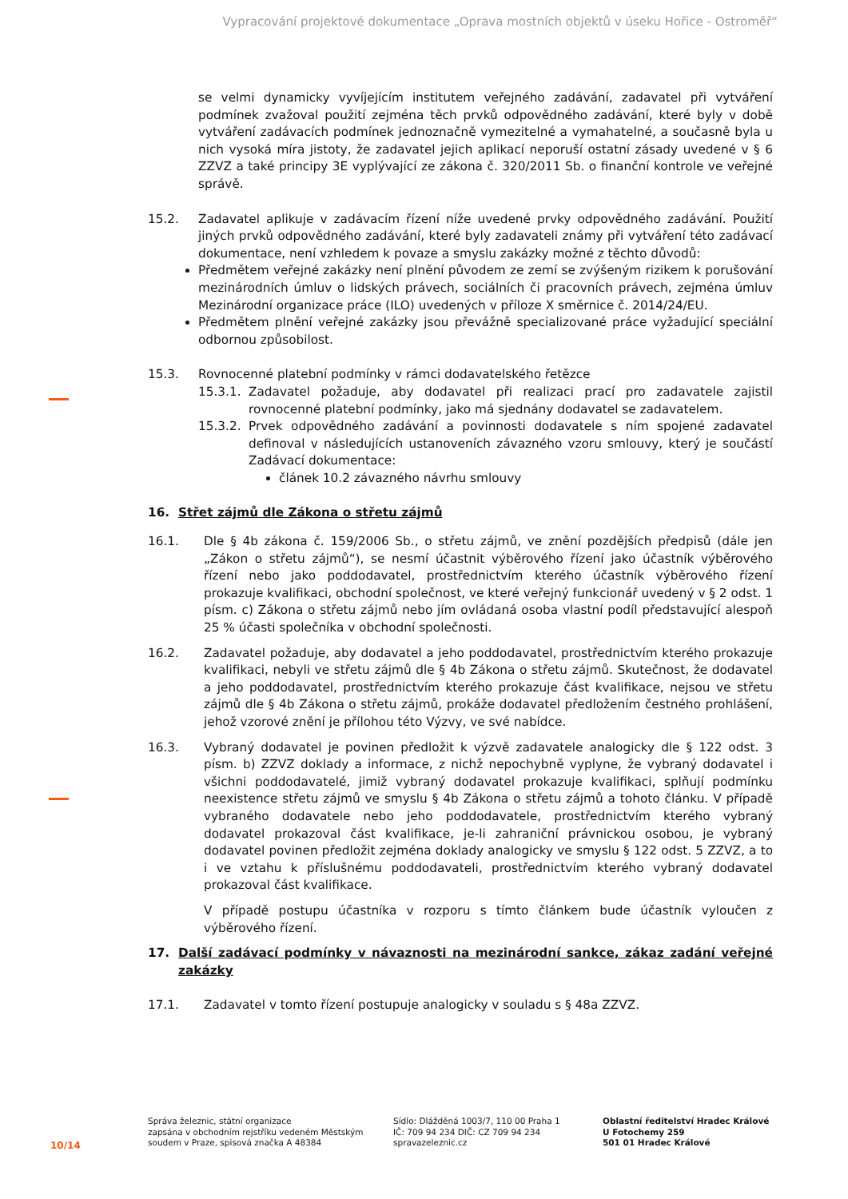Vypracování projektové dokumentace „Oprava mostních objektů v úseku Hořice - Ostroměř“
se velmi dynamicky vyvíjejícím institutem veřejného zadávání, zadavatel při vytváření podmínek zvažoval použití zejména těch prvků odpovědného zadávání, které byly v době vytváření zadávacích podmínek jednoznačně vymezitelné a vymahatelné, a současně byla u nich vysoká míra jistoty, že zadavatel jejich aplikací neporuší ostatní zásady uvedené v § 6 ZZVZ a také principy 3E vyplývající ze zákona č. 320/2011 Sb. o finanční kontrole ve veřejné správě.
15.2. Zadavatel aplikuje v zadávacím řízení níže uvedené prvky odpovědného zadávání. Použití jiných prvků odpovědného zadávání, které byly zadavateli známy při vytváření této zadávací dokumentace, není vzhledem k povaze a smyslu zakázky možné z těchto důvodů:
Předmětem veřejné zakázky není plnění původem ze zemí se zvýšeným rizikem k porušování mezinárodních úmluv o lidských právech, sociálních či pracovních právech, zejména úmluv Mezinárodní organizace práce (ILO) uvedených v příloze X směrnice č. 2014/24/EU.
Předmětem plnění veřejné zakázky jsou převážně specializované práce vyžadující speciální odbornou způsobilost.
15.3. Rovnocenné platební podmínky v rámci dodavatelského řetězce
15.3.1.
Zadavatel požaduje, aby dodavatel při realizaci prací pro zadavatele zajistil rovnocenné platební podmínky, jako má sjednány dodavatel se zadavatelem.
15.3.2.
Prvek odpovědného zadávání a povinnosti dodavatele s ním spojené zadavatel definoval v následujících ustanoveních závazného vzoru smlouvy, který je součástí Zadávací dokumentace:
článek 10.2 závazného návrhu smlouvy
16. Střet zájmů dle Zákona o střetu zájmů
16.1. Dle § 4b zákona č. 159/2006 Sb., o střetu zájmů, ve znění pozdějších předpisů (dále jen „Zákon o střetu zájmů“), se nesmí účastnit výběrového řízení jako účastník výběrového řízení nebo jako poddodavatel, prostřednictvím kterého účastník výběrového řízení prokazuje kvalifikaci, obchodní společnost, ve které veřejný funkcionář uvedený v § 2 odst. 1 písm. c) Zákona o střetu zájmů nebo jím ovládaná osoba vlastní podíl představující alespoň 25 % účasti společníka v obchodní společnosti.
16.2. Zadavatel požaduje, aby dodavatel a jeho poddodavatel, prostřednictvím kterého prokazuje kvalifikaci, nebyli ve střetu zájmů dle § 4b Zákona o střetu zájmů. Skutečnost, že dodavatel a jeho poddodavatel, prostřednictvím kterého prokazuje část kvalifikace, nejsou ve střetu zájmů dle § 4b Zákona o střetu zájmů, prokáže dodavatel předložením čestného prohlášení, jehož vzorové znění je přílohou této Výzvy, ve své nabídce.
16.3. Vybraný dodavatel je povinen předložit k výzvě zadavatele analogicky dle § 122 odst. 3 písm. b) ZZVZ doklady a informace, z nichž nepochybně vyplyne, že vybraný dodavatel i všichni poddodavatelé, jimiž vybraný dodavatel prokazuje kvalifikaci, splňují podmínku neexistence střetu zájmů ve smyslu § 4b Zákona o střetu zájmů a tohoto článku. V případě vybraného dodavatele nebo jeho poddodavatele, prostřednictvím kterého vybraný dodavatel prokazoval část kvalifikace, je-li zahraniční právnickou osobou, je vybraný dodavatel povinen předložit zejména doklady analogicky ve smyslu § 122 odst. 5 ZZVZ, a to i ve vztahu k příslušnému poddodavateli, prostřednictvím kterého vybraný dodavatel prokazoval část kvalifikace.
V případě postupu účastníka v rozporu s tímto článkem bude účastník vyloučen z výběrového řízení.
17. Další zadávací podmínky v návaznosti na mezinárodní sankce, zákaz zadání veřejné zakázky
17.1. Zadavatel v tomto řízení postupuje analogicky v souladu s § 48a ZZVZ.
10/14
Správa železnic, státní organizace
zapsána v obchodním rejstříku vedeném Městským soudem v Praze, spisová značka A 48384
Sídlo: Dlážděná 1003/7, 110 00 Praha 1
IČ: 709 94 234 DIČ: CZ 709 94 234
spravazeleznic.cz
Oblastní ředitelství Hradec Králové
U Fotochemy 259
501 01 Hradec Králové